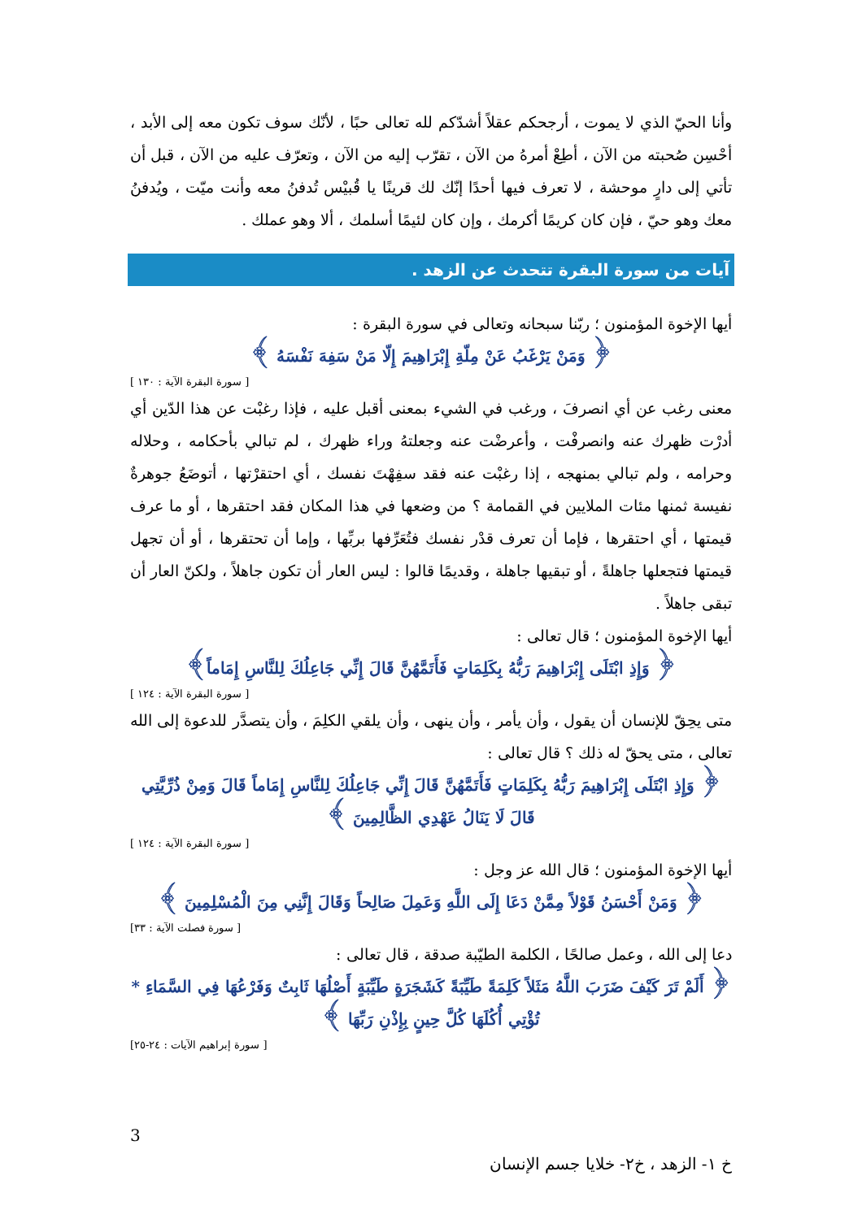وأنا الحيّ الذي لا يموت ، أرجحكم عقلاً أشدّكم لله تعالى حبًا ، لأنّك سوف تكون معه إلى الأبد ، أحْسِن صُحبته من الآن ، أطِعْ أمرهُ من الآن ، تقرّب إليه من الآن ، وتعرّف عليه من الآن ، قبل أن تأتي إلى دارٍ موحشة ، لا تعرف فيها أحدًا إنّك لك قرينًا يا قُبيْس تُدفنُ معه وأنت ميّت ، ويُدفنُ معك وهو حيّ ، فإن كان كريمًا أكرمك ، وإن كان لئيمًا أسلمك ، ألا وهو عملك .
آيات من سورة البقرة تتحدث عن الزهد .
أيها الإخوة المؤمنون ؛ ربّنا سبحانه وتعالى في سورة البقرة :
﴿ وَمَنْ يَرْغَبُ عَنْ مِلّةِ إِبْرَاهِيمَ إِلّا مَنْ سَفِهَ نَفْسَهُ ﴾
[ سورة البقرة الآية : ١٣٠ ]
معنى رغب عن أي انصرفَ ، ورغب في الشيء بمعنى أقبل عليه ، فإذا رغبْت عن هذا الدّين أي أدرْت ظهرك عنه وانصرفْت ، وأعرضْت عنه وجعلتهُ وراء ظهرك ، لم تبالي بأحكامه ، وحلاله وحرامه ، ولم تبالي بمنهجه ، إذا رغبْت عنه فقد سفِهْتَ نفسك ، أي احتقرْتها ، أتوضَعُ جوهرةٌ نفيسة ثمنها مئات الملايين في القمامة ؟ من وضعها في هذا المكان فقد احتقرها ، أو ما عرف قيمتها ، أي احتقرها ، فإما أن تعرف قدْر نفسك فتُعَرِّفها بربِّها ، وإما أن تحتقرها ، أو أن تجهل قيمتها فتجعلها جاهلةً ، أو تبقيها جاهلة ، وقديمًا قالوا : ليس العار أن تكون جاهلاً ، ولكنّ العار أن تبقى جاهلاً .
أيها الإخوة المؤمنون ؛ قال تعالى :
﴿ وَإِذِ ابْتَلَى إِبْرَاهِيمَ رَبُّهُ بِكَلِمَاتٍ فَأَتَمَّهُنَّ قَالَ إِنِّي جَاعِلُكَ لِلنَّاسِ إِمَاماً﴾
[ سورة البقرة الآية : ١٢٤ ]
متى يحِقّ للإنسان أن يقول ، وأن يأمر ، وأن ينهى ، وأن يلقي الكلِمَ ، وأن يتصدَّر للدعوة إلى الله تعالى ، متى يحقّ له ذلك ؟ قال تعالى :
﴿ وَإِذِ ابْتَلَى إِبْرَاهِيمَ رَبُّهُ بِكَلِمَاتٍ فَأَتَمَّهُنَّ قَالَ إِنِّي جَاعِلُكَ لِلنَّاسِ إِمَاماً قَالَ وَمِنْ ذُرِّيَّتِي قَالَ لَا يَنَالُ عَهْدِي الظَّالِمِينَ ﴾
[ سورة البقرة الآية : ١٢٤ ]
أيها الإخوة المؤمنون ؛ قال الله عز وجل :
﴿ وَمَنْ أَحْسَنُ قَوْلاً مِمَّنْ دَعَا إِلَى اللَّهِ وَعَمِلَ صَالِحاً وَقَالَ إِنَّنِي مِنَ الْمُسْلِمِينَ ﴾
[ سورة فصلت الآية : ٣٣]
دعا إلى الله ، وعمل صالحًا ، الكلمة الطيّبة صدقة ، قال تعالى :
﴿ أَلَمْ تَرَ كَيْفَ ضَرَبَ اللَّهُ مَثَلاً كَلِمَةً طَيِّبَةً كَشَجَرَةٍ طَيِّبَةٍ أَصْلُهَا ثَابِتٌ وَفَرْعُهَا فِي السَّمَاءِ * تُؤْتِي أُكُلَهَا كُلَّ حِينٍ بِإِذْنِ رَبِّهَا ﴾
[ سورة إبراهيم الآيات : ٢٤-٢٥]
3
خ ١- الزهد ، خ٢- خلايا جسم الإنسان